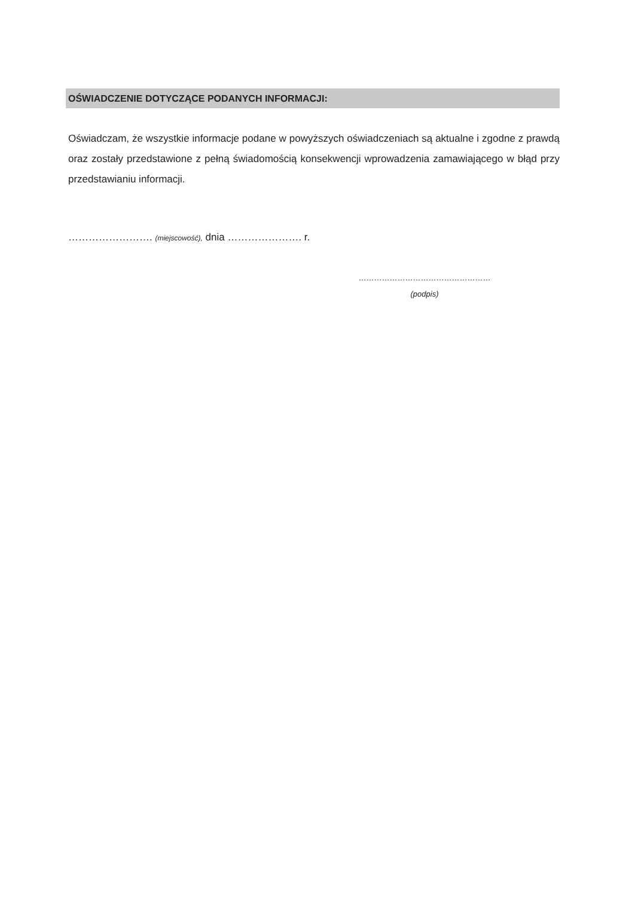OŚWIADCZENIE DOTYCZĄCE PODANYCH INFORMACJI:
Oświadczam, że wszystkie informacje podane w powyższych oświadczeniach są aktualne i zgodne z prawdą oraz zostały przedstawione z pełną świadomością konsekwencji wprowadzenia zamawiającego w błąd przy przedstawianiu informacji.
……………………. (miejscowość), dnia …………………. r.
……………………………………………
(podpis)